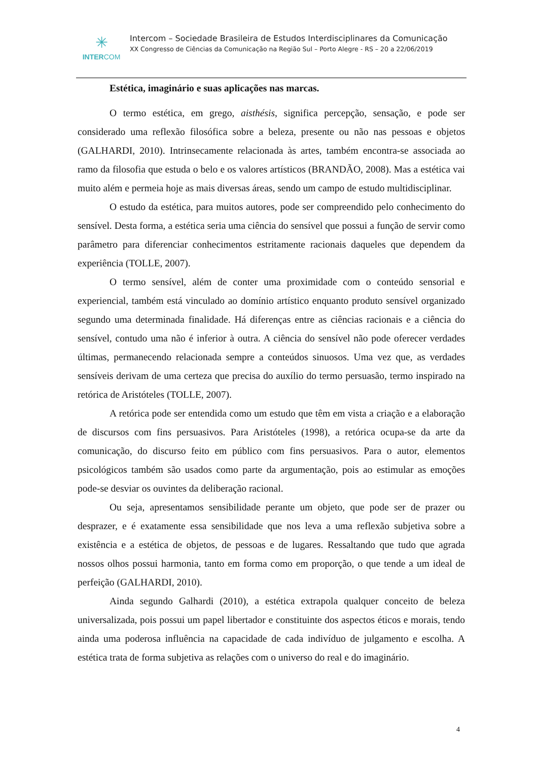✳
INTERCOM
Intercom – Sociedade Brasileira de Estudos Interdisciplinares da Comunicação
XX Congresso de Ciências da Comunicação na Região Sul – Porto Alegre - RS – 20 a 22/06/2019
Estética, imaginário e suas aplicações nas marcas.
O termo estética, em grego, aisthésis, significa percepção, sensação, e pode ser considerado uma reflexão filosófica sobre a beleza, presente ou não nas pessoas e objetos (GALHARDI, 2010). Intrinsecamente relacionada às artes, também encontra-se associada ao ramo da filosofia que estuda o belo e os valores artísticos (BRANDÃO, 2008). Mas a estética vai muito além e permeia hoje as mais diversas áreas, sendo um campo de estudo multidisciplinar.
O estudo da estética, para muitos autores, pode ser compreendido pelo conhecimento do sensível. Desta forma, a estética seria uma ciência do sensível que possui a função de servir como parâmetro para diferenciar conhecimentos estritamente racionais daqueles que dependem da experiência (TOLLE, 2007).
O termo sensível, além de conter uma proximidade com o conteúdo sensorial e experiencial, também está vinculado ao domínio artístico enquanto produto sensível organizado segundo uma determinada finalidade. Há diferenças entre as ciências racionais e a ciência do sensível, contudo uma não é inferior à outra. A ciência do sensível não pode oferecer verdades últimas, permanecendo relacionada sempre a conteúdos sinuosos. Uma vez que, as verdades sensíveis derivam de uma certeza que precisa do auxílio do termo persuasão, termo inspirado na retórica de Aristóteles (TOLLE, 2007).
A retórica pode ser entendida como um estudo que têm em vista a criação e a elaboração de discursos com fins persuasivos. Para Aristóteles (1998), a retórica ocupa-se da arte da comunicação, do discurso feito em público com fins persuasivos. Para o autor, elementos psicológicos também são usados como parte da argumentação, pois ao estimular as emoções pode-se desviar os ouvintes da deliberação racional.
Ou seja, apresentamos sensibilidade perante um objeto, que pode ser de prazer ou desprazer, e é exatamente essa sensibilidade que nos leva a uma reflexão subjetiva sobre a existência e a estética de objetos, de pessoas e de lugares. Ressaltando que tudo que agrada nossos olhos possui harmonia, tanto em forma como em proporção, o que tende a um ideal de perfeição (GALHARDI, 2010).
Ainda segundo Galhardi (2010), a estética extrapola qualquer conceito de beleza universalizada, pois possui um papel libertador e constituinte dos aspectos éticos e morais, tendo ainda uma poderosa influência na capacidade de cada indivíduo de julgamento e escolha. A estética trata de forma subjetiva as relações com o universo do real e do imaginário.
4